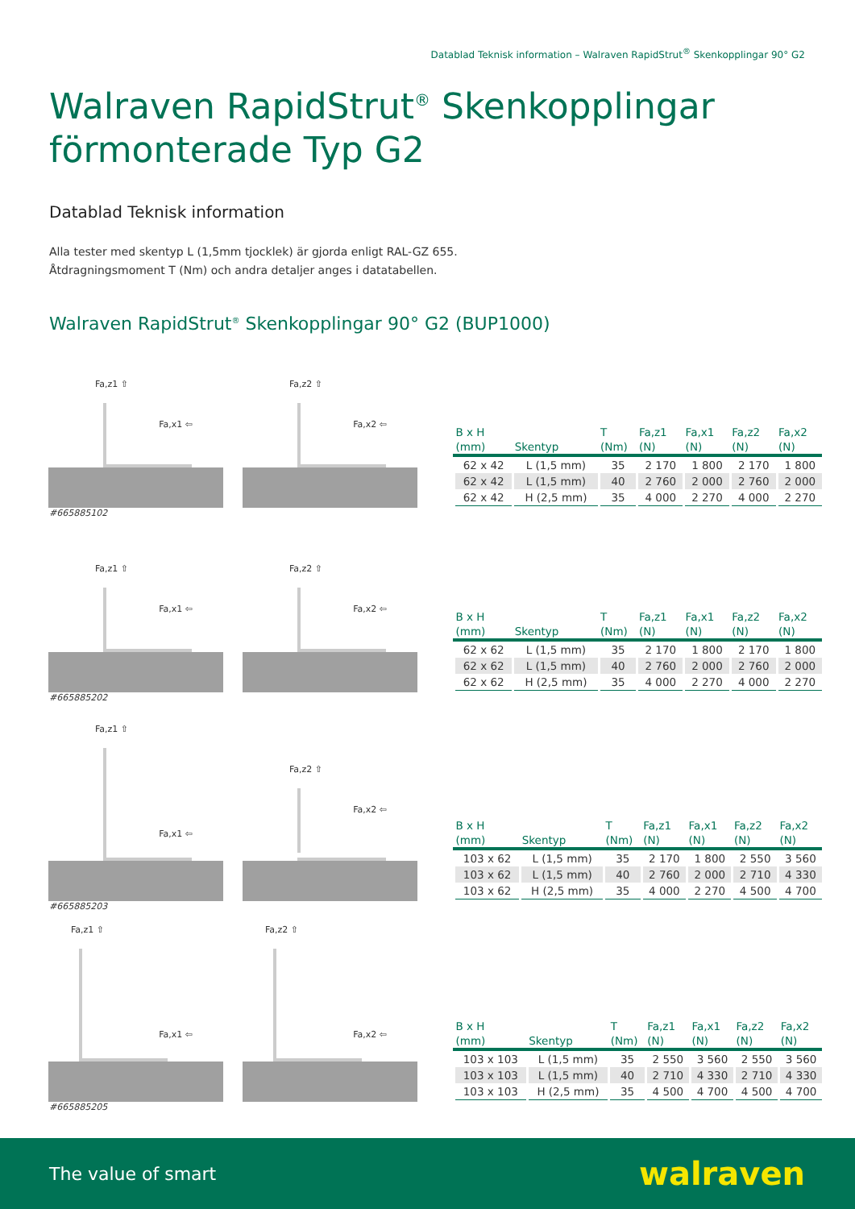Datablad Teknisk information – Walraven RapidStrut<sup>®</sup> Skenkopplingar 90° G2
Walraven RapidStrut<sup>®</sup> Skenkopplingar
förmonterade Typ G2
Datablad Teknisk information
Alla tester med skentyp L (1,5mm tjocklek) är gjorda enligt RAL-GZ 655.
Åtdragningsmoment T (Nm) och andra detaljer anges i datatabellen.
Walraven RapidStrut<sup>®</sup> Skenkopplingar 90° G2 (BUP1000)
Fa,z1 ⇧
Fa,x1 ⇦
Fa,z2 ⇧
Fa,x2 ⇦
| B x H (mm) | Skentyp | T (Nm) | Fa,z1 (N) | Fa,x1 (N) | Fa,z2 (N) | Fa,x2 (N) |
| --- | --- | --- | --- | --- | --- | --- |
| 62 x 42 | L (1,5 mm) | 35 | 2 170 | 1 800 | 2 170 | 1 800 |
| 62 x 42 | L (1,5 mm) | 40 | 2 760 | 2 000 | 2 760 | 2 000 |
| 62 x 42 | H (2,5 mm) | 35 | 4 000 | 2 270 | 4 000 | 2 270 |
#665885102
Fa,z1 ⇧
Fa,x1 ⇦
Fa,z2 ⇧
Fa,x2 ⇦
| B x H (mm) | Skentyp | T (Nm) | Fa,z1 (N) | Fa,x1 (N) | Fa,z2 (N) | Fa,x2 (N) |
| --- | --- | --- | --- | --- | --- | --- |
| 62 x 62 | L (1,5 mm) | 35 | 2 170 | 1 800 | 2 170 | 1 800 |
| 62 x 62 | L (1,5 mm) | 40 | 2 760 | 2 000 | 2 760 | 2 000 |
| 62 x 62 | H (2,5 mm) | 35 | 4 000 | 2 270 | 4 000 | 2 270 |
#665885202
Fa,z1 ⇧
Fa,x1 ⇦
Fa,z2 ⇧
Fa,x2 ⇦
| B x H (mm) | Skentyp | T (Nm) | Fa,z1 (N) | Fa,x1 (N) | Fa,z2 (N) | Fa,x2 (N) |
| --- | --- | --- | --- | --- | --- | --- |
| 103 x 62 | L (1,5 mm) | 35 | 2 170 | 1 800 | 2 550 | 3 560 |
| 103 x 62 | L (1,5 mm) | 40 | 2 760 | 2 000 | 2 710 | 4 330 |
| 103 x 62 | H (2,5 mm) | 35 | 4 000 | 2 270 | 4 500 | 4 700 |
#665885203
Fa,z1 ⇧
Fa,x1 ⇦
Fa,z2 ⇧
Fa,x2 ⇦
| B x H (mm) | Skentyp | T (Nm) | Fa,z1 (N) | Fa,x1 (N) | Fa,z2 (N) | Fa,x2 (N) |
| --- | --- | --- | --- | --- | --- | --- |
| 103 x 103 | L (1,5 mm) | 35 | 2 550 | 3 560 | 2 550 | 3 560 |
| 103 x 103 | L (1,5 mm) | 40 | 2 710 | 4 330 | 2 710 | 4 330 |
| 103 x 103 | H (2,5 mm) | 35 | 4 500 | 4 700 | 4 500 | 4 700 |
#665885205
The value of smart walraven